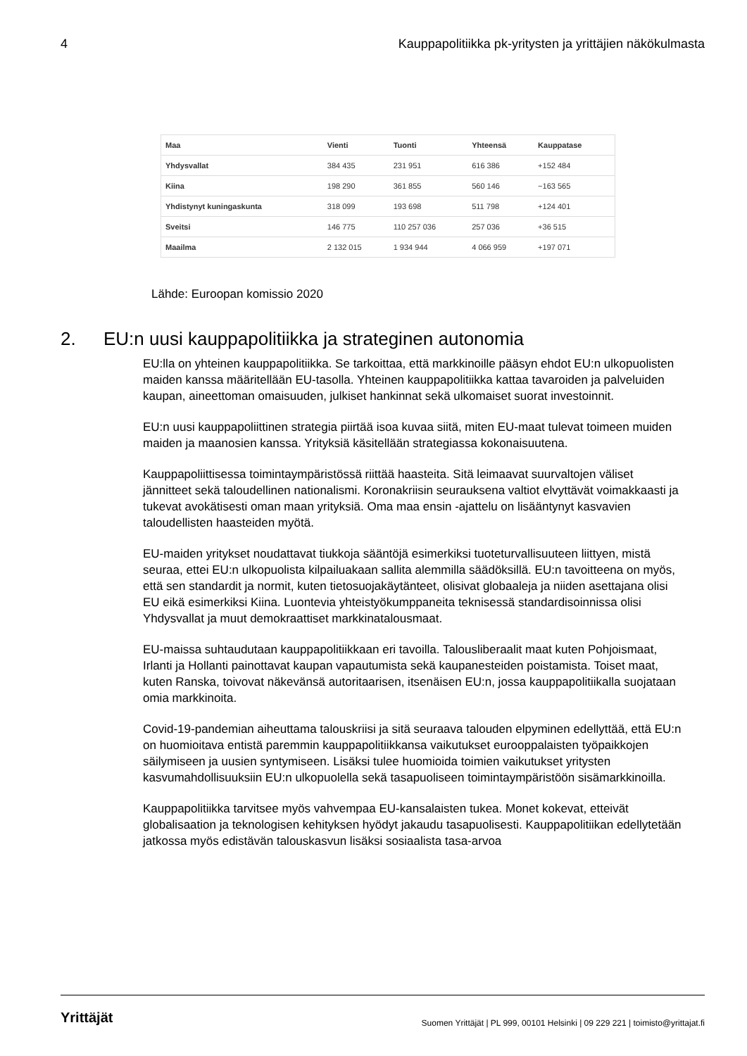4 Kauppapolitiikka pk-yritysten ja yrittäjien näkökulmasta
| Maa | Vienti | Tuonti | Yhteensä | Kauppatase |
| --- | --- | --- | --- | --- |
| Yhdysvallat | 384 435 | 231 951 | 616 386 | +152 484 |
| Kiina | 198 290 | 361 855 | 560 146 | −163 565 |
| Yhdistynyt kuningaskunta | 318 099 | 193 698 | 511 798 | +124 401 |
| Sveitsi | 146 775 | 110 257 036 | 257 036 | +36 515 |
| Maailma | 2 132 015 | 1 934 944 | 4 066 959 | +197 071 |
Lähde: Euroopan komissio 2020
2. EU:n uusi kauppapolitiikka ja strateginen autonomia
EU:lla on yhteinen kauppapolitiikka. Se tarkoittaa, että markkinoille pääsyn ehdot EU:n ulkopuolisten maiden kanssa määritellään EU-tasolla. Yhteinen kauppapolitiikka kattaa tavaroiden ja palveluiden kaupan, aineettoman omaisuuden, julkiset hankinnat sekä ulkomaiset suorat investoinnit.
EU:n uusi kauppapoliittinen strategia piirtää isoa kuvaa siitä, miten EU-maat tulevat toimeen muiden maiden ja maanosien kanssa. Yrityksiä käsitellään strategiassa kokonaisuutena.
Kauppapoliittisessa toimintaympäristössä riittää haasteita. Sitä leimaavat suurvaltojen väliset jännitteet sekä taloudellinen nationalismi. Koronakriisin seurauksena valtiot elvyttävät voimakkaasti ja tukevat avokätisesti oman maan yrityksiä. Oma maa ensin -ajattelu on lisääntynyt kasvavien taloudellisten haasteiden myötä.
EU-maiden yritykset noudattavat tiukkoja sääntöjä esimerkiksi tuoteturvallisuuteen liittyen, mistä seuraa, ettei EU:n ulkopuolista kilpailuakaan sallita alemmilla säädöksillä. EU:n tavoitteena on myös, että sen standardit ja normit, kuten tietosuojakäytänteet, olisivat globaaleja ja niiden asettajana olisi EU eikä esimerkiksi Kiina. Luontevia yhteistyökumppaneita teknisessä standardisoinnissa olisi Yhdysvallat ja muut demokraattiset markkinatalousmaat.
EU-maissa suhtaudutaan kauppapolitiikkaan eri tavoilla. Talousliberaalit maat kuten Pohjoismaat, Irlanti ja Hollanti painottavat kaupan vapautumista sekä kaupanesteiden poistamista. Toiset maat, kuten Ranska, toivovat näkevänsä autoritaarisen, itsenäisen EU:n, jossa kauppapolitiikalla suojataan omia markkinoita.
Covid-19-pandemian aiheuttama talouskriisi ja sitä seuraava talouden elpyminen edellyttää, että EU:n on huomioitava entistä paremmin kauppapolitiikkansa vaikutukset eurooppalaisten työpaikkojen säilymiseen ja uusien syntymiseen. Lisäksi tulee huomioida toimien vaikutukset yritysten kasvumahdollisuuksiin EU:n ulkopuolella sekä tasapuoliseen toimintaympäristöön sisämarkkinoilla.
Kauppapolitiikka tarvitsee myös vahvempaa EU-kansalaisten tukea. Monet kokevat, etteivät globalisaation ja teknologisen kehityksen hyödyt jakaudu tasapuolisesti. Kauppapolitiikan edellytetään jatkossa myös edistävän talouskasvun lisäksi sosiaalista tasa-arvoa
Yrittäjät Suomen Yrittäjät | PL 999, 00101 Helsinki | 09 229 221 | toimisto@yrittajat.fi